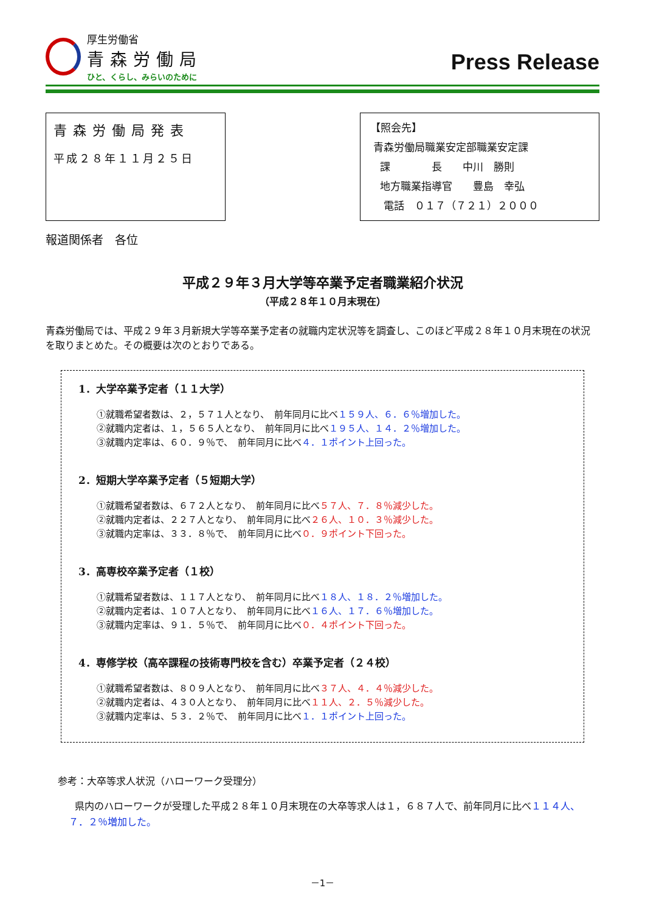厚生労働省
青森労働局
ひと、くらし、みらいのために
Press Release
青森労働局発表
平成２８年１１月２５日
【照会先】
青森労働局職業安定部職業安定課
課　　　　長　　中川　勝則
地方職業指導官　　豊島　幸弘
電話　０１７（７２１）２０００
報道関係者　各位
平成２９年３月大学等卒業予定者職業紹介状況
（平成２８年１０月末現在）
青森労働局では、平成２９年３月新規大学等卒業予定者の就職内定状況等を調査し、このほど平成２８年１０月末現在の状況を取りまとめた。その概要は次のとおりである。
1．大学卒業予定者（１１大学）
①就職希望者数は、２，５７１人となり、　前年同月に比べ１５９人、６．６％増加した。
②就職内定者は、１，５６５人となり、　前年同月に比べ１９５人、１４．２％増加した。
③就職内定率は、６０．９％で、　前年同月に比べ４．１ポイント上回った。
2．短期大学卒業予定者（５短期大学）
①就職希望者数は、６７２人となり、　前年同月に比べ５７人、７．８％減少した。
②就職内定者は、２２７人となり、　前年同月に比べ２６人、１０．３％減少した。
③就職内定率は、３３．８％で、　前年同月に比べ０．９ポイント下回った。
3．高専校卒業予定者（１校）
①就職希望者数は、１１７人となり、　前年同月に比べ１８人、１８．２％増加した。
②就職内定者は、１０７人となり、　前年同月に比べ１６人、１７．６％増加した。
③就職内定率は、９１．５％で、　前年同月に比べ０．４ポイント下回った。
4．専修学校（高卒課程の技術専門校を含む）卒業予定者（２４校）
①就職希望者数は、８０９人となり、　前年同月に比べ３７人、４．４％減少した。
②就職内定者は、４３０人となり、　前年同月に比べ１１人、２．５％減少した。
③就職内定率は、５３．２％で、　前年同月に比べ１．１ポイント上回った。
参考：大卒等求人状況（ハローワーク受理分）
県内のハローワークが受理した平成２８年１０月末現在の大卒等求人は１，６８７人で、前年同月に比べ１１４人、７．２％増加した。
－1－